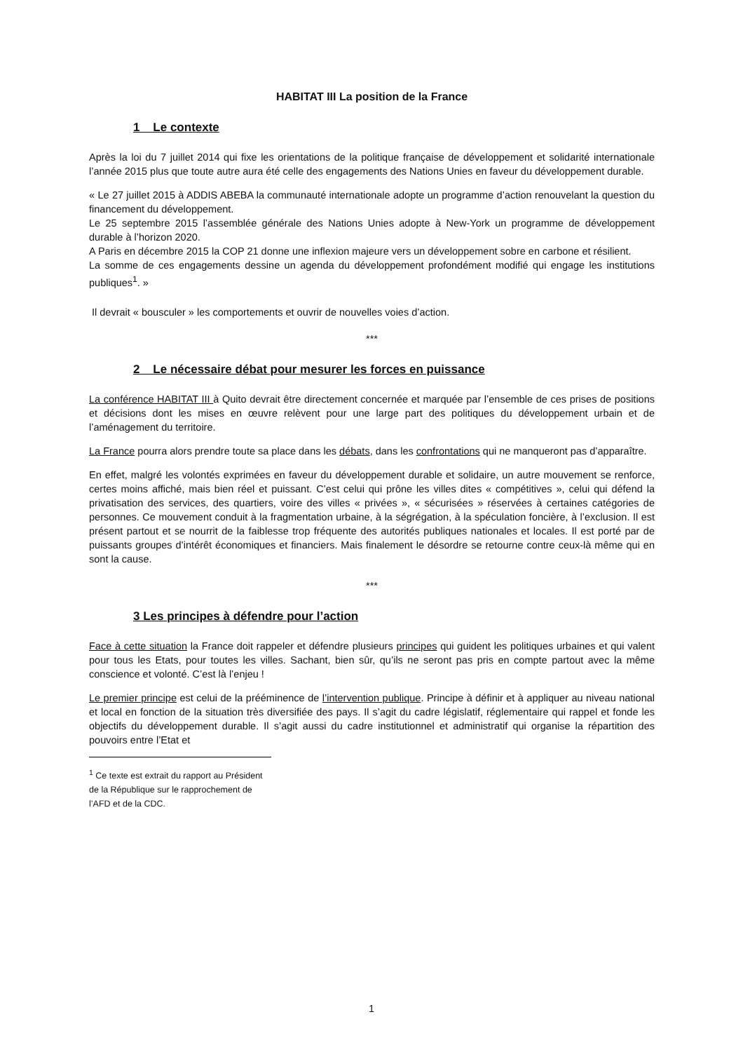HABITAT III La position de la France
1 Le contexte
Après la loi du 7 juillet 2014 qui fixe les orientations de la politique française de développement et solidarité internationale l’année 2015 plus que toute autre aura été celle des engagements des Nations Unies en faveur du développement durable.
« Le 27 juillet 2015 à ADDIS ABEBA la communauté internationale adopte un programme d’action renouvelant la question du financement du développement.
Le 25 septembre 2015 l’assemblée générale des Nations Unies adopte à New-York un programme de développement durable à l’horizon 2020.
A Paris en décembre 2015 la COP 21 donne une inflexion majeure vers un développement sobre en carbone et résilient.
La somme de ces engagements dessine un agenda du développement profondément modifié qui engage les institutions publiques<sup>1</sup>. »
Il devrait « bousculer » les comportements et ouvrir de nouvelles voies d’action.
***
2 Le nécessaire débat pour mesurer les forces en puissance
La conférence HABITAT III à Quito devrait être directement concernée et marquée par l’ensemble de ces prises de positions et décisions dont les mises en œuvre relèvent pour une large part des politiques du développement urbain et de l’aménagement du territoire.
La France pourra alors prendre toute sa place dans les débats, dans les confrontations qui ne manqueront pas d’apparaître.
En effet, malgré les volontés exprimées en faveur du développement durable et solidaire, un autre mouvement se renforce, certes moins affiché, mais bien réel et puissant. C’est celui qui prône les villes dites « compétitives », celui qui défend la privatisation des services, des quartiers, voire des villes « privées », « sécurisées » réservées à certaines catégories de personnes. Ce mouvement conduit à la fragmentation urbaine, à la ségrégation, à la spéculation foncière, à l’exclusion. Il est présent partout et se nourrit de la faiblesse trop fréquente des autorités publiques nationales et locales. Il est porté par de puissants groupes d’intérêt économiques et financiers. Mais finalement le désordre se retourne contre ceux-là même qui en sont la cause.
***
3 Les principes à défendre pour l’action
Face à cette situation la France doit rappeler et défendre plusieurs principes qui guident les politiques urbaines et qui valent pour tous les Etats, pour toutes les villes. Sachant, bien sûr, qu’ils ne seront pas pris en compte partout avec la même conscience et volonté. C’est là l’enjeu !
Le premier principe est celui de la prééminence de l’intervention publique. Principe à définir et à appliquer au niveau national et local en fonction de la situation très diversifiée des pays. Il s’agit du cadre législatif, réglementaire qui rappel et fonde les objectifs du développement durable. Il s’agit aussi du cadre institutionnel et administratif qui organise la répartition des pouvoirs entre l’Etat et
<sup>1</sup> Ce texte est extrait du rapport au Président de la République sur le rapprochement de l’AFD et de la CDC.
1